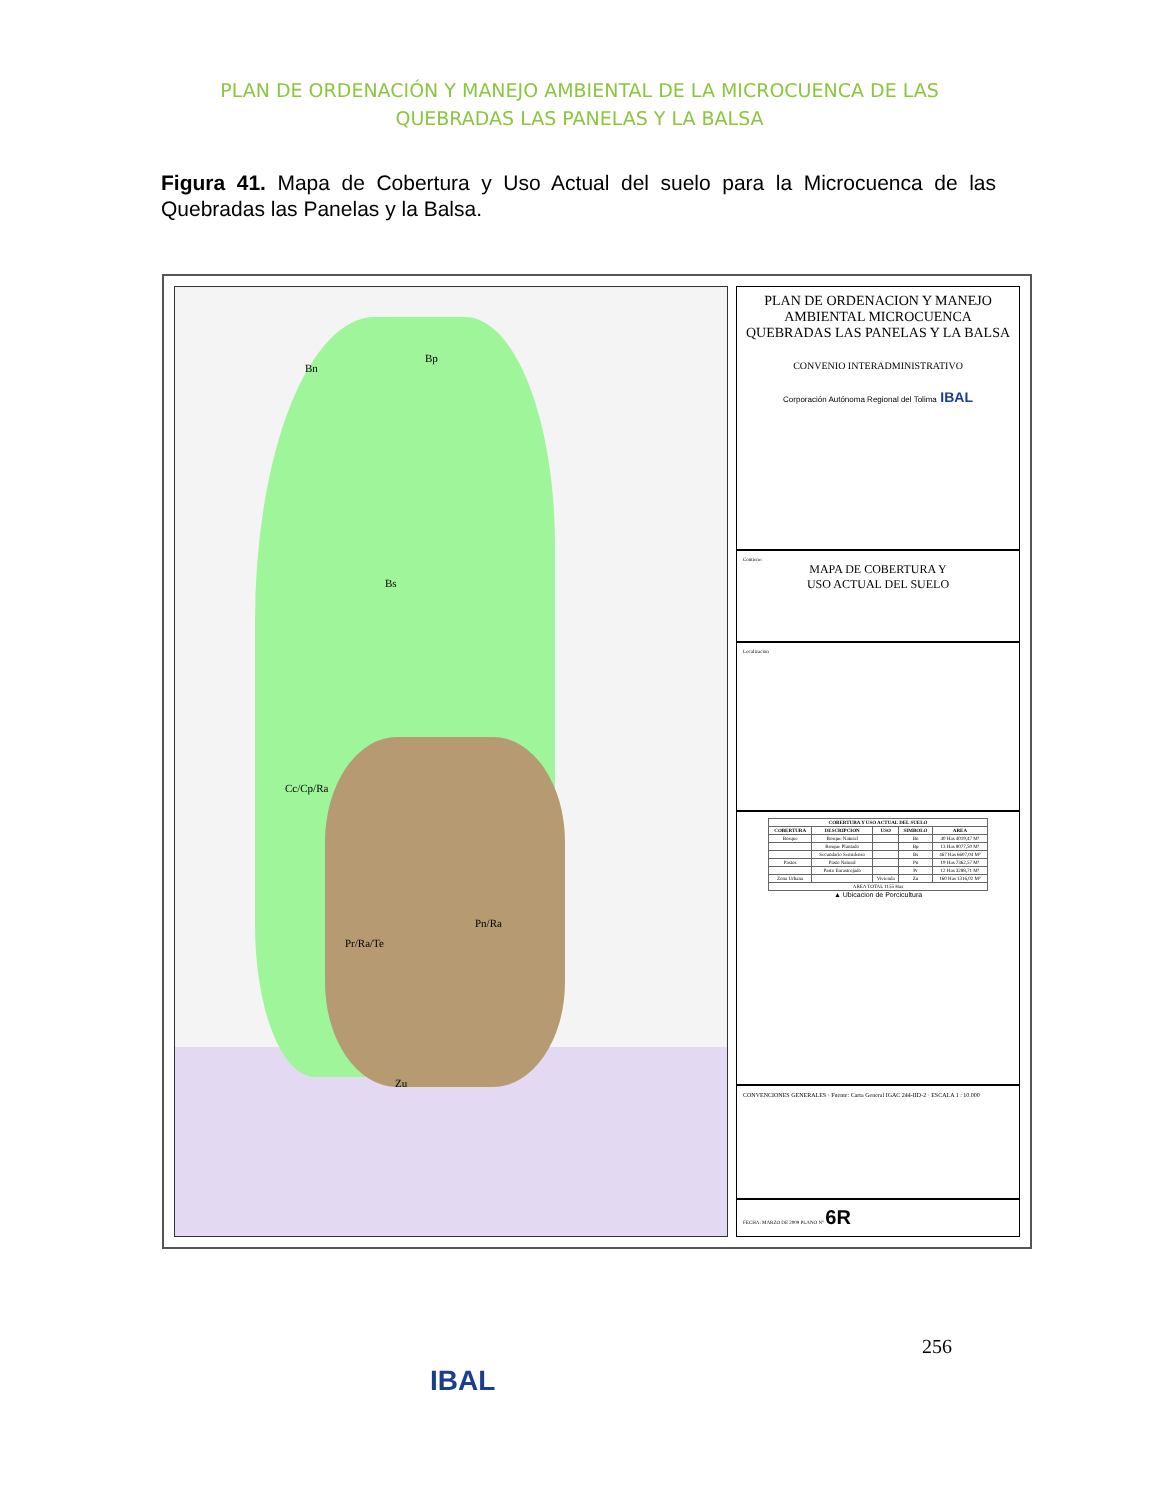PLAN DE ORDENACIÓN Y MANEJO AMBIENTAL DE LA MICROCUENCA DE LAS
QUEBRADAS LAS PANELAS Y LA BALSA
Figura 41. Mapa de Cobertura y Uso Actual del suelo para la Microcuenca de las Quebradas las Panelas y la Balsa.
Bn
Bp
Bs
Cc/Cp/Ra
Pr/Ra/Te
Pn/Ra
Zu
PLAN DE ORDENACION Y MANEJO AMBIENTAL MICROCUENCA QUEBRADAS LAS PANELAS Y LA BALSA
CONVENIO INTERADMINISTRATIVO
Corporación Autónoma Regional del Tolima IBAL
Contiene:
MAPA DE COBERTURA Y
USO ACTUAL DEL SUELO
Localizacion
| COBERTURA Y USO ACTUAL DEL SUELO | | | | |
| --- | --- | --- | --- | --- |
| COBERTURA | DESCRIPCION | USO | SIMBOLO | AREA |
| Bosque | Bosque Natural | | Bn | 40 Has 4019,47 M² |
| | Bosque Plantado | | Bp | 13 Has 8077,50 M² |
| | Secundario Semidenso | | Bs | 467 Has 6607,04 M² |
| Pastos | Pasto Natural | | Pn | 19 Has 7362,57 M² |
| | Pasto Enrastrojado | | Pr | 12 Has 3288,71 M² |
| Zona Urbana | | Vivienda | Zu | 160 Has 1316,02 M² |
| AREA TOTAL 1155 Has | | | | |
▲ Ubicacion de Porcicultura
CONVENCIONES GENERALES · Fuente: Carta General IGAC 244-IID-2 · ESCALA 1 : 10.000
FECHA: MARZO DE 2009 PLANO N° 6R
256
IBAL